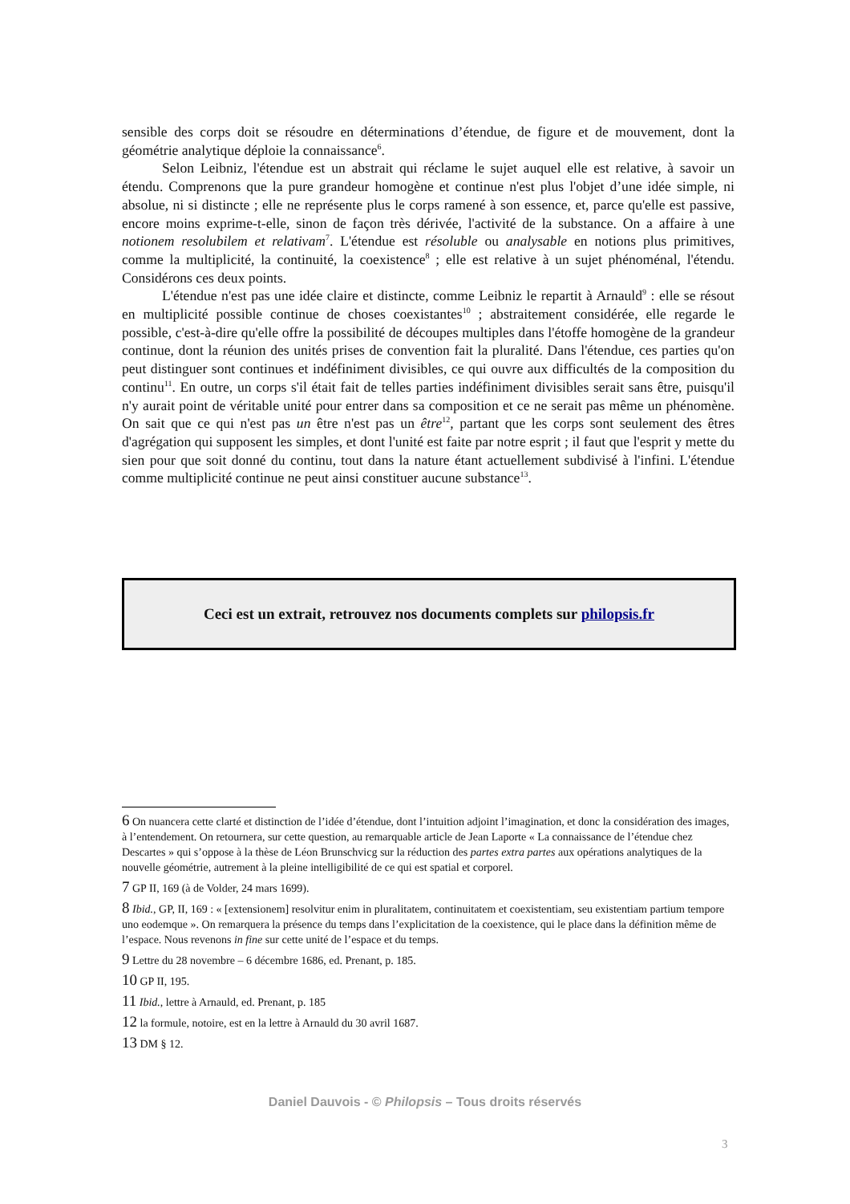sensible des corps doit se résoudre en déterminations d’étendue, de figure et de mouvement, dont la géométrie analytique déploie la connaissance<sup>6</sup>.
Selon Leibniz, l'étendue est un abstrait qui réclame le sujet auquel elle est relative, à savoir un étendu. Comprenons que la pure grandeur homogène et continue n'est plus l'objet d’une idée simple, ni absolue, ni si distincte ; elle ne représente plus le corps ramené à son essence, et, parce qu'elle est passive, encore moins exprime-t-elle, sinon de façon très dérivée, l'activité de la substance. On a affaire à une notionem resolubilem et relativam<sup>7</sup>. L'étendue est résoluble ou analysable en notions plus primitives, comme la multiplicité, la continuité, la coexistence<sup>8</sup> ; elle est relative à un sujet phénoménal, l'étendu. Considérons ces deux points.
L'étendue n'est pas une idée claire et distincte, comme Leibniz le repartit à Arnauld<sup>9</sup> : elle se résout en multiplicité possible continue de choses coexistantes<sup>10</sup> ; abstraitement considérée, elle regarde le possible, c'est-à-dire qu'elle offre la possibilité de découpes multiples dans l'étoffe homogène de la grandeur continue, dont la réunion des unités prises de convention fait la pluralité. Dans l'étendue, ces parties qu'on peut distinguer sont continues et indéfiniment divisibles, ce qui ouvre aux difficultés de la composition du continu<sup>11</sup>. En outre, un corps s'il était fait de telles parties indéfiniment divisibles serait sans être, puisqu'il n'y aurait point de véritable unité pour entrer dans sa composition et ce ne serait pas même un phénomène. On sait que ce qui n'est pas un être n'est pas un être<sup>12</sup>, partant que les corps sont seulement des êtres d'agrégation qui supposent les simples, et dont l'unité est faite par notre esprit ; il faut que l'esprit y mette du sien pour que soit donné du continu, tout dans la nature étant actuellement subdivisé à l'infini. L'étendue comme multiplicité continue ne peut ainsi constituer aucune substance<sup>13</sup>.
Ceci est un extrait, retrouvez nos documents complets sur philopsis.fr
6 On nuancera cette clarté et distinction de l’idée d’étendue, dont l’intuition adjoint l’imagination, et donc la considération des images, à l’entendement. On retournera, sur cette question, au remarquable article de Jean Laporte « La connaissance de l’étendue chez Descartes » qui s’oppose à la thèse de Léon Brunschvicg sur la réduction des partes extra partes aux opérations analytiques de la nouvelle géométrie, autrement à la pleine intelligibilité de ce qui est spatial et corporel.
7 GP II, 169 (à de Volder, 24 mars 1699).
8 Ibid., GP, II, 169 : « [extensionem] resolvitur enim in pluralitatem, continuitatem et coexistentiam, seu existentiam partium tempore uno eodemque ». On remarquera la présence du temps dans l’explicitation de la coexistence, qui le place dans la définition même de l’espace. Nous revenons in fine sur cette unité de l’espace et du temps.
9 Lettre du 28 novembre – 6 décembre 1686, ed. Prenant, p. 185.
10 GP II, 195.
11 Ibid., lettre à Arnauld, ed. Prenant, p. 185
12 la formule, notoire, est en la lettre à Arnauld du 30 avril 1687.
13 DM § 12.
Daniel Dauvois - © Philopsis – Tous droits réservés
3